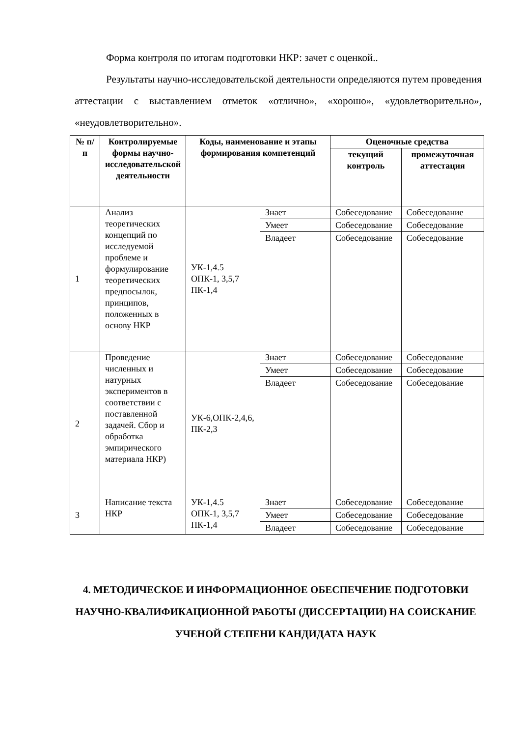Форма контроля по итогам подготовки НКР: зачет с оценкой..
Результаты научно-исследовательской деятельности определяются путем проведения аттестации с выставлением отметок «отлично», «хорошо», «удовлетворительно», «неудовлетворительно».
| № п/п | Контролируемые формы научно-исследовательской деятельности | Коды, наименование и этапы формирования компетенций | | Оценочные средства | |
| --- | --- | --- | --- | --- | --- |
| | | | | текущий контроль | промежуточная аттестация |
| 1 | Анализ теоретических концепций по исследуемой проблеме и формулирование теоретических предпосылок, принципов, положенных в основу НКР | УК-1,4.5 ОПК-1, 3,5,7 ПК-1,4 | Знает | Собеседование | Собеседование |
| | | | Умеет | Собеседование | Собеседование |
| | | | Владеет | Собеседование | Собеседование |
| 2 | Проведение численных и натурных экспериментов в соответствии с поставленной задачей. Сбор и обработка эмпирического материала НКР) | УК-6,ОПК-2,4,6, ПК-2,3 | Знает | Собеседование | Собеседование |
| | | | Умеет | Собеседование | Собеседование |
| | | | Владеет | Собеседование | Собеседование |
| 3 | Написание текста НКР | УК-1,4.5 ОПК-1, 3,5,7 ПК-1,4 | Знает | Собеседование | Собеседование |
| | | | Умеет | Собеседование | Собеседование |
| | | | Владеет | Собеседование | Собеседование |
4. МЕТОДИЧЕСКОЕ И ИНФОРМАЦИОННОЕ ОБЕСПЕЧЕНИЕ ПОДГОТОВКИ НАУЧНО-КВАЛИФИКАЦИОННОЙ РАБОТЫ (ДИССЕРТАЦИИ) НА СОИСКАНИЕ УЧЕНОЙ СТЕПЕНИ КАНДИДАТА НАУК